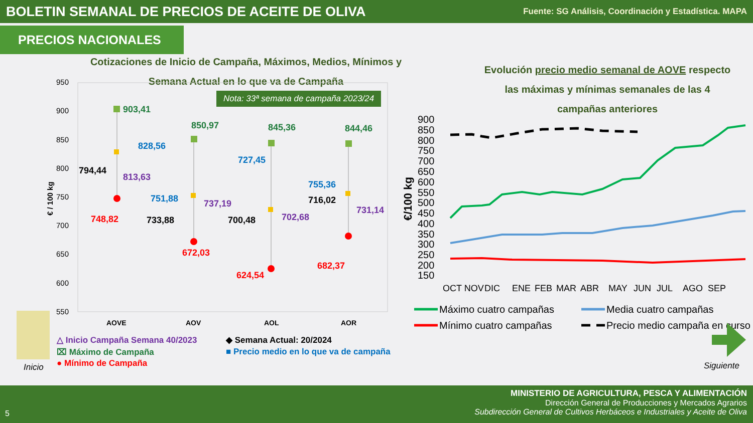BOLETIN SEMANAL DE PRECIOS DE ACEITE DE OLIVA
Fuente: SG Análisis, Coordinación y Estadística. MAPA
PRECIOS NACIONALES
Cotizaciones de Inicio de Campaña, Máximos, Medios, Mínimos y Semana Actual en lo que va de Campaña
Evolución precio medio semanal de AOVE respecto las máximas y mínimas semanales de las 4 campañas anteriores
Nota: 33ª semana de campaña 2023/24
950
900
850
800
750
700
650
600
550
903,41
850,97
845,36
844,46
828,56
751,88
727,45
755,36
813,63
737,19
702,68
731,14
794,44
733,88
700,48
716,02
748,82
672,03
624,54
682,37
AOVE
AOV
AOL
AOR
€ / 100 kg
900
850
800
750
700
650
600
550
500
450
400
350
300
250
200
150
€/100 kg
OCT NOV
DIC
ENE
FEB
MAR
ABR
MAY
JUN
JUL
AGO
SEP
Máximo cuatro campañas
Media cuatro campañas
Mínimo cuatro campañas
Precio medio campaña en curso
△ Inicio Campaña Semana 40/2023
⌧ Máximo de Campaña
● Mínimo de Campaña
◆ Semana Actual: 20/2024
■ Precio medio en lo que va de campaña
Inicio Siguiente
MINISTERIO DE AGRICULTURA, PESCA Y ALIMENTACIÓN
Dirección General de Producciones y Mercados Agrarios
Subdirección General de Cultivos Herbáceos e Industriales y Aceite de Oliva
5